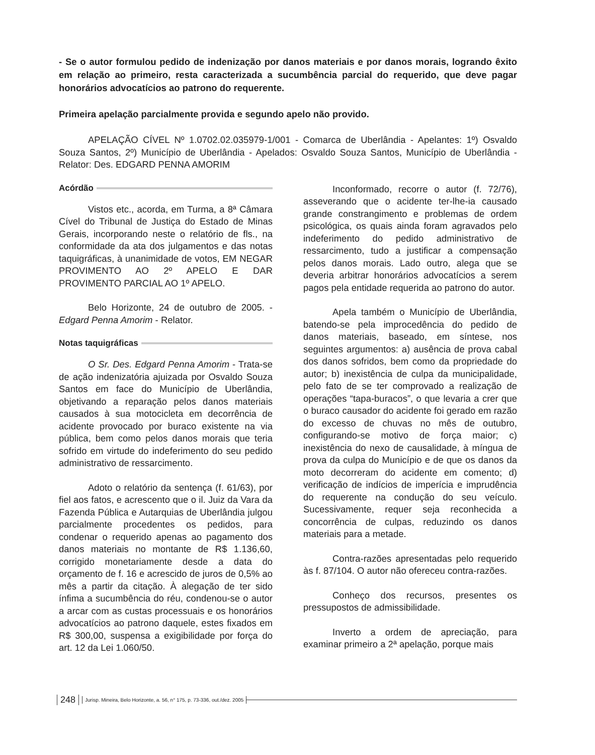- Se o autor formulou pedido de indenização por danos materiais e por danos morais, logrando êxito em relação ao primeiro, resta caracterizada a sucumbência parcial do requerido, que deve pagar honorários advocatícios ao patrono do requerente.
Primeira apelação parcialmente provida e segundo apelo não provido.
APELAÇÃO CÍVEL Nº 1.0702.02.035979-1/001 - Comarca de Uberlândia - Apelantes: 1º) Osvaldo Souza Santos, 2º) Município de Uberlândia - Apelados: Osvaldo Souza Santos, Município de Uberlândia - Relator: Des. EDGARD PENNA AMORIM
Acórdão
Vistos etc., acorda, em Turma, a 8ª Câmara Cível do Tribunal de Justiça do Estado de Minas Gerais, incorporando neste o relatório de fls., na conformidade da ata dos julgamentos e das notas taquigráficas, à unanimidade de votos, EM NEGAR PROVIMENTO AO 2º APELO E DAR PROVIMENTO PARCIAL AO 1º APELO.
Belo Horizonte, 24 de outubro de 2005. - Edgard Penna Amorim - Relator.
Notas taquigráficas
O Sr. Des. Edgard Penna Amorim - Trata-se de ação indenizatória ajuizada por Osvaldo Souza Santos em face do Município de Uberlândia, objetivando a reparação pelos danos materiais causados à sua motocicleta em decorrência de acidente provocado por buraco existente na via pública, bem como pelos danos morais que teria sofrido em virtude do indeferimento do seu pedido administrativo de ressarcimento.
Adoto o relatório da sentença (f. 61/63), por fiel aos fatos, e acrescento que o il. Juiz da Vara da Fazenda Pública e Autarquias de Uberlândia julgou parcialmente procedentes os pedidos, para condenar o requerido apenas ao pagamento dos danos materiais no montante de R$ 1.136,60, corrigido monetariamente desde a data do orçamento de f. 16 e acrescido de juros de 0,5% ao mês a partir da citação. À alegação de ter sido ínfima a sucumbência do réu, condenou-se o autor a arcar com as custas processuais e os honorários advocatícios ao patrono daquele, estes fixados em R$ 300,00, suspensa a exigibilidade por força do art. 12 da Lei 1.060/50.
Inconformado, recorre o autor (f. 72/76), asseverando que o acidente ter-lhe-ia causado grande constrangimento e problemas de ordem psicológica, os quais ainda foram agravados pelo indeferimento do pedido administrativo de ressarcimento, tudo a justificar a compensação pelos danos morais. Lado outro, alega que se deveria arbitrar honorários advocatícios a serem pagos pela entidade requerida ao patrono do autor.
Apela também o Município de Uberlândia, batendo-se pela improcedência do pedido de danos materiais, baseado, em síntese, nos seguintes argumentos: a) ausência de prova cabal dos danos sofridos, bem como da propriedade do autor; b) inexistência de culpa da municipalidade, pelo fato de se ter comprovado a realização de operações “tapa-buracos”, o que levaria a crer que o buraco causador do acidente foi gerado em razão do excesso de chuvas no mês de outubro, configurando-se motivo de força maior; c) inexistência do nexo de causalidade, à míngua de prova da culpa do Município e de que os danos da moto decorreram do acidente em comento; d) verificação de indícios de imperícia e imprudência do requerente na condução do seu veículo. Sucessivamente, requer seja reconhecida a concorrência de culpas, reduzindo os danos materiais para a metade.
Contra-razões apresentadas pelo requerido às f. 87/104. O autor não ofereceu contra-razões.
Conheço dos recursos, presentes os pressupostos de admissibilidade.
Inverto a ordem de apreciação, para examinar primeiro a 2ª apelação, porque mais
248 Jurisp. Mineira, Belo Horizonte, a. 56, n° 175, p. 73-336, out./dez. 2005